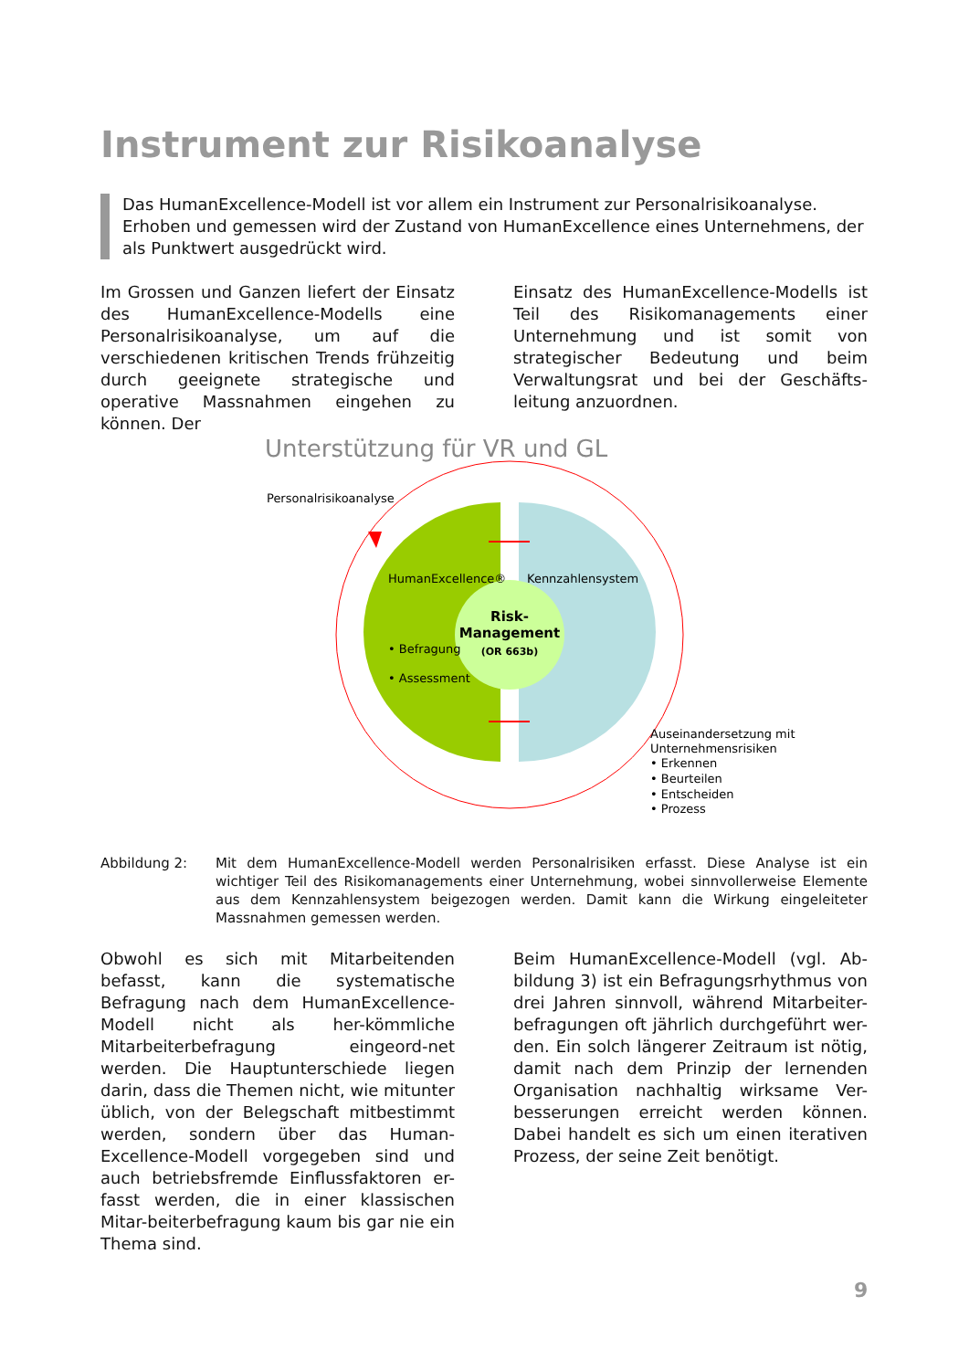Instrument zur Risikoanalyse
Das HumanExcellence-Modell ist vor allem ein Instrument zur Personalrisikoanalyse. Erhoben und gemessen wird der Zustand von HumanExcellence eines Unternehmens, der als Punktwert ausgedrückt wird.
Im Grossen und Ganzen liefert der Einsatz des HumanExcellence-Modells eine Personalrisikoanalyse, um auf die verschiedenen kritischen Trends frühzeitig durch geeignete strategische und operative Massnahmen eingehen zu können. Der
Einsatz des HumanExcellence-Modells ist Teil des Risikomanagements einer Unternehmung und ist somit von strategischer Bedeutung und beim Verwaltungsrat und bei der Geschäfts-leitung anzuordnen.
Unterstützung für VR und GL
Personalrisikoanalyse
HumanExcellence®
Kennzahlensystem
Risk-
Management
(OR 663b)
• Befragung
• Assessment
Auseinandersetzung mit
Unternehmensrisiken
• Erkennen
• Beurteilen
• Entscheiden
• Prozess
Abbildung 2: Mit dem HumanExcellence-Modell werden Personalrisiken erfasst. Diese Analyse ist ein wichtiger Teil des Risikomanagements einer Unternehmung, wobei sinnvollerweise Elemente aus dem Kennzahlensystem beigezogen werden. Damit kann die Wirkung eingeleiteter Massnahmen gemessen werden.
Obwohl es sich mit Mitarbeitenden befasst, kann die systematische Befragung nach dem HumanExcellence-Modell nicht als her-kömmliche Mitarbeiterbefragung eingeord-net werden. Die Hauptunterschiede liegen darin, dass die Themen nicht, wie mitunter üblich, von der Belegschaft mitbestimmt werden, sondern über das Human-Excellence-Modell vorgegeben sind und auch betriebsfremde Einflussfaktoren er-fasst werden, die in einer klassischen Mitar-beiterbefragung kaum bis gar nie ein Thema sind.
Beim HumanExcellence-Modell (vgl. Ab-bildung 3) ist ein Befragungsrhythmus von drei Jahren sinnvoll, während Mitarbeiter-befragungen oft jährlich durchgeführt wer-den. Ein solch längerer Zeitraum ist nötig, damit nach dem Prinzip der lernenden Organisation nachhaltig wirksame Ver-besserungen erreicht werden können. Dabei handelt es sich um einen iterativen Prozess, der seine Zeit benötigt.
9